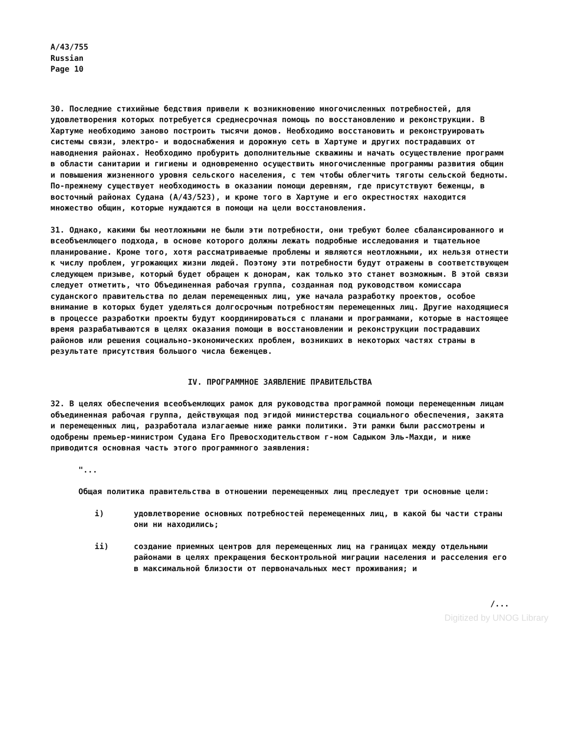A/43/755
Russian
Page 10
30. Последние стихийные бедствия привели к возникновению многочисленных потребностей, для удовлетворения которых потребуется среднесрочная помощь по восстановлению и реконструкции. В Хартуме необходимо заново построить тысячи домов. Необходимо восстановить и реконструировать системы связи, электро- и водоснабжения и дорожную сеть в Хартуме и других пострадавших от наводнения районах. Необходимо пробурить дополнительные скважины и начать осуществление программ в области санитарии и гигиены и одновременно осуществить многочисленные программы развития общин и повышения жизненного уровня сельского населения, с тем чтобы облегчить тяготы сельской бедноты. По-прежнему существует необходимость в оказании помощи деревням, где присутствуют беженцы, в восточный районах Судана (A/43/523), и кроме того в Хартуме и его окрестностях находится множество общин, которые нуждаются в помощи на цели восстановления.
31. Однако, какими бы неотложными не были эти потребности, они требуют более сбалансированного и всеобъемлющего подхода, в основе которого должны лежать подробные исследования и тщательное планирование. Кроме того, хотя рассматриваемые проблемы и являются неотложными, их нельзя отнести к числу проблем, угрожающих жизни людей. Поэтому эти потребности будут отражены в соответствующем следующем призыве, который будет обращен к донорам, как только это станет возможным. В этой связи следует отметить, что Объединенная рабочая группа, созданная под руководством комиссара суданского правительства по делам перемещенных лиц, уже начала разработку проектов, особое внимание в которых будет уделяться долгосрочным потребностям перемещенных лиц. Другие находящиеся в процессе разработки проекты будут координироваться с планами и программами, которые в настоящее время разрабатываются в целях оказания помощи в восстановлении и реконструкции пострадавших районов или решения социально-экономических проблем, возникших в некоторых частях страны в результате присутствия большого числа беженцев.
IV. ПРОГРАММНОЕ ЗАЯВЛЕНИЕ ПРАВИТЕЛЬСТВА
32. В целях обеспечения всеобъемлющих рамок для руководства программой помощи перемещенным лицам объединенная рабочая группа, действующая под эгидой министерства социального обеспечения, закята и перемещенных лиц, разработала излагаемые ниже рамки политики. Эти рамки были рассмотрены и одобрены премьер-министром Судана Его Превосходительством г-ном Садыком Эль-Махди, и ниже приводится основная часть этого программного заявления:
"...
Общая политика правительства в отношении перемещенных лиц преследует три основные цели:
i) удовлетворение основных потребностей перемещенных лиц, в какой бы части страны они ни находились;
ii) создание приемных центров для перемещенных лиц на границах между отдельными районами в целях прекращения бесконтрольной миграции населения и расселения его в максимальной близости от первоначальных мест проживания; и
/...
Digitized by UNOG Library